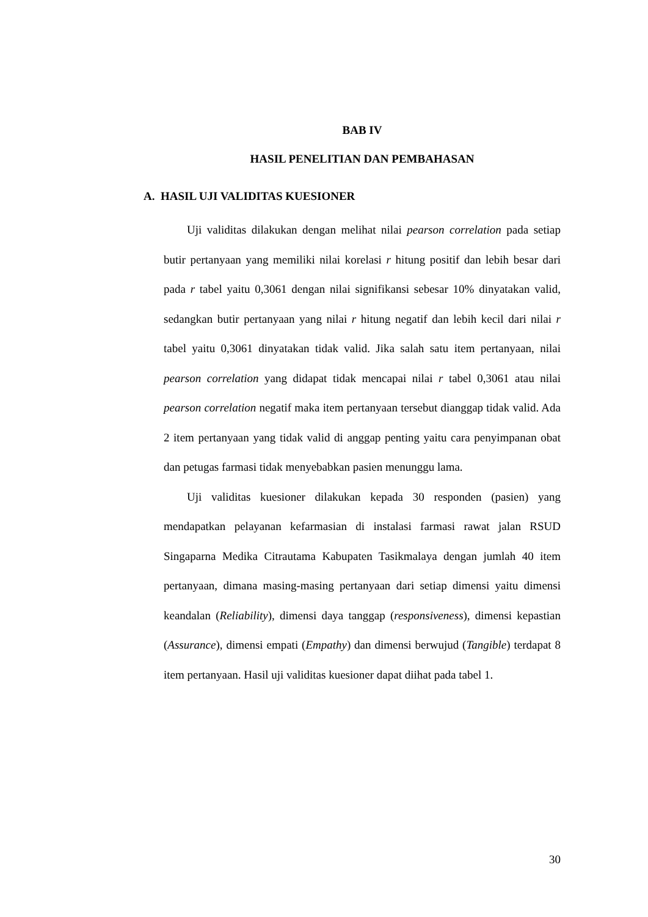BAB IV
HASIL PENELITIAN DAN PEMBAHASAN
A. HASIL UJI VALIDITAS KUESIONER
Uji validitas dilakukan dengan melihat nilai pearson correlation pada setiap butir pertanyaan yang memiliki nilai korelasi r hitung positif dan lebih besar dari pada r tabel yaitu 0,3061 dengan nilai signifikansi sebesar 10% dinyatakan valid, sedangkan butir pertanyaan yang nilai r hitung negatif dan lebih kecil dari nilai r tabel yaitu 0,3061 dinyatakan tidak valid. Jika salah satu item pertanyaan, nilai pearson correlation yang didapat tidak mencapai nilai r tabel 0,3061 atau nilai pearson correlation negatif maka item pertanyaan tersebut dianggap tidak valid. Ada 2 item pertanyaan yang tidak valid di anggap penting yaitu cara penyimpanan obat dan petugas farmasi tidak menyebabkan pasien menunggu lama.
Uji validitas kuesioner dilakukan kepada 30 responden (pasien) yang mendapatkan pelayanan kefarmasian di instalasi farmasi rawat jalan RSUD Singaparna Medika Citrautama Kabupaten Tasikmalaya dengan jumlah 40 item pertanyaan, dimana masing-masing pertanyaan dari setiap dimensi yaitu dimensi keandalan (Reliability), dimensi daya tanggap (responsiveness), dimensi kepastian (Assurance), dimensi empati (Empathy) dan dimensi berwujud (Tangible) terdapat 8 item pertanyaan. Hasil uji validitas kuesioner dapat diihat pada tabel 1.
30